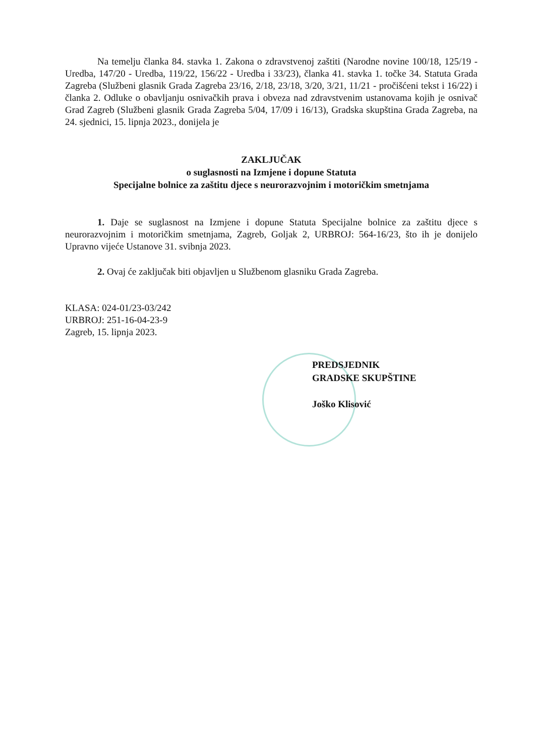Na temelju članka 84. stavka 1. Zakona o zdravstvenoj zaštiti (Narodne novine 100/18, 125/19 - Uredba, 147/20 - Uredba, 119/22, 156/22 - Uredba i 33/23), članka 41. stavka 1. točke 34. Statuta Grada Zagreba (Službeni glasnik Grada Zagreba 23/16, 2/18, 23/18, 3/20, 3/21, 11/21 - pročišćeni tekst i 16/22) i članka 2. Odluke o obavljanju osnivačkih prava i obveza nad zdravstvenim ustanovama kojih je osnivač Grad Zagreb (Službeni glasnik Grada Zagreba 5/04, 17/09 i 16/13), Gradska skupština Grada Zagreba, na 24. sjednici, 15. lipnja 2023., donijela je
ZAKLJUČAK
o suglasnosti na Izmjene i dopune Statuta
Specijalne bolnice za zaštitu djece s neurorazvojnim i motoričkim smetnjama
1. Daje se suglasnost na Izmjene i dopune Statuta Specijalne bolnice za zaštitu djece s neurorazvojnim i motoričkim smetnjama, Zagreb, Goljak 2, URBROJ: 564-16/23, što ih je donijelo Upravno vijeće Ustanove 31. svibnja 2023.
2. Ovaj će zaključak biti objavljen u Službenom glasniku Grada Zagreba.
KLASA: 024-01/23-03/242
URBROJ: 251-16-04-23-9
Zagreb, 15. lipnja 2023.
PREDSJEDNIK
GRADSKE SKUPŠTINE
Joško Klisović